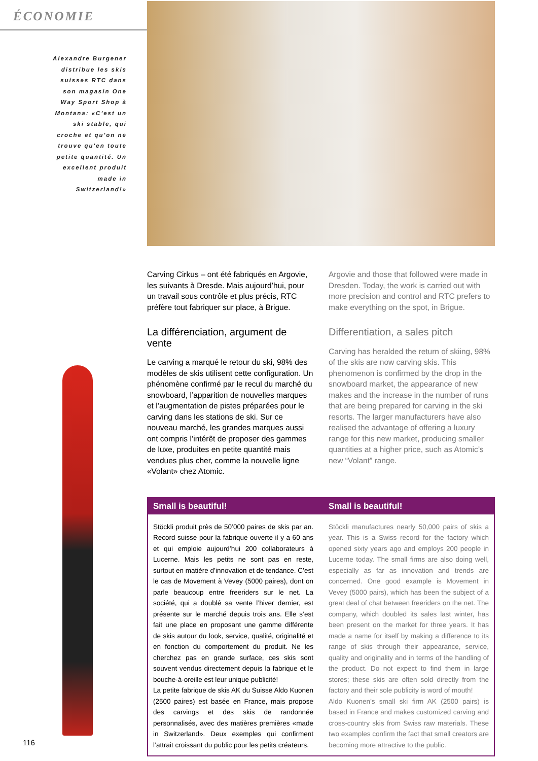ÉCONOMIE
Alexandre Burgener distribue les skis suisses RTC dans son magasin One Way Sport Shop à Montana: «C'est un ski stable, qui croche et qu'on ne trouve qu'en toute petite quantité. Un excellent produit made in Switzerland!»
Carving Cirkus – ont été fabriqués en Argovie, les suivants à Dresde. Mais aujourd’hui, pour un travail sous contrôle et plus précis, RTC préfère tout fabriquer sur place, à Brigue.
La différenciation, argument de vente
Le carving a marqué le retour du ski, 98% des modèles de skis utilisent cette configuration. Un phénomène confirmé par le recul du marché du snowboard, l’apparition de nouvelles marques et l’augmentation de pistes préparées pour le carving dans les stations de ski. Sur ce nouveau marché, les grandes marques aussi ont compris l’intérêt de proposer des gammes de luxe, produites en petite quantité mais vendues plus cher, comme la nouvelle ligne «Volant» chez Atomic.
Argovie and those that followed were made in Dresden. Today, the work is carried out with more precision and control and RTC prefers to make everything on the spot, in Brigue.
Differentiation, a sales pitch
Carving has heralded the return of skiing, 98% of the skis are now carving skis. This phenomenon is confirmed by the drop in the snowboard market, the appearance of new makes and the increase in the number of runs that are being prepared for carving in the ski resorts. The larger manufacturers have also realised the advantage of offering a luxury range for this new market, producing smaller quantities at a higher price, such as Atomic’s new “Volant” range.
Small is beautiful! Small is beautiful!
Stöckli produit près de 50’000 paires de skis par an. Record suisse pour la fabrique ouverte il y a 60 ans et qui emploie aujourd’hui 200 collaborateurs à Lucerne. Mais les petits ne sont pas en reste, surtout en matière d’innovation et de tendance. C’est le cas de Movement à Vevey (5000 paires), dont on parle beaucoup entre freeriders sur le net. La société, qui a doublé sa vente l’hiver dernier, est présente sur le marché depuis trois ans. Elle s’est fait une place en proposant une gamme différente de skis autour du look, service, qualité, originalité et en fonction du comportement du produit. Ne les cherchez pas en grande surface, ces skis sont souvent vendus directement depuis la fabrique et le bouche-à-oreille est leur unique publicité!
La petite fabrique de skis AK du Suisse Aldo Kuonen (2500 paires) est basée en France, mais propose des carvings et des skis de randonnée personnalisés, avec des matières premières «made in Switzerland». Deux exemples qui confirment l’attrait croissant du public pour les petits créateurs.
Stöckli manufactures nearly 50,000 pairs of skis a year. This is a Swiss record for the factory which opened sixty years ago and employs 200 people in Lucerne today. The small firms are also doing well, especially as far as innovation and trends are concerned. One good example is Movement in Vevey (5000 pairs), which has been the subject of a great deal of chat between freeriders on the net. The company, which doubled its sales last winter, has been present on the market for three years. It has made a name for itself by making a difference to its range of skis through their appearance, service, quality and originality and in terms of the handling of the product. Do not expect to find them in large stores; these skis are often sold directly from the factory and their sole publicity is word of mouth!
Aldo Kuonen’s small ski firm AK (2500 pairs) is based in France and makes customized carving and cross-country skis from Swiss raw materials. These two examples confirm the fact that small creators are becoming more attractive to the public.
116